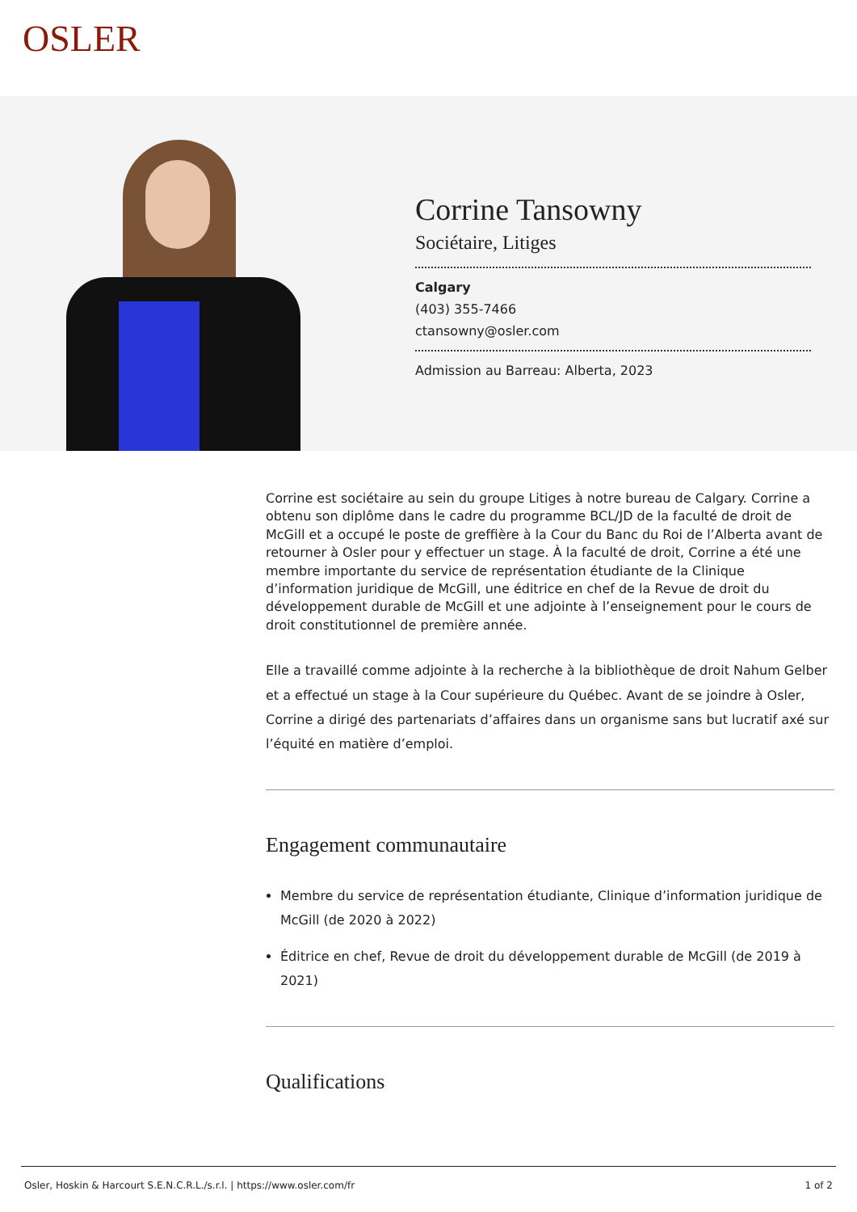OSLER
Corrine Tansowny
Sociétaire, Litiges
Calgary
(403) 355-7466
ctansowny@osler.com
Admission au Barreau: Alberta, 2023
Corrine est sociétaire au sein du groupe Litiges à notre bureau de Calgary. Corrine a obtenu son diplôme dans le cadre du programme BCL/JD de la faculté de droit de McGill et a occupé le poste de greffière à la Cour du Banc du Roi de l’Alberta avant de retourner à Osler pour y effectuer un stage. À la faculté de droit, Corrine a été une membre importante du service de représentation étudiante de la Clinique d’information juridique de McGill, une éditrice en chef de la Revue de droit du développement durable de McGill et une adjointe à l’enseignement pour le cours de droit constitutionnel de première année.
Elle a travaillé comme adjointe à la recherche à la bibliothèque de droit Nahum Gelber et a effectué un stage à la Cour supérieure du Québec. Avant de se joindre à Osler, Corrine a dirigé des partenariats d’affaires dans un organisme sans but lucratif axé sur l’équité en matière d’emploi.
Engagement communautaire
Membre du service de représentation étudiante, Clinique d’information juridique de McGill (de 2020 à 2022)
Éditrice en chef, Revue de droit du développement durable de McGill (de 2019 à 2021)
Qualifications
Osler, Hoskin & Harcourt S.E.N.C.R.L./s.r.l. | https://www.osler.com/fr 1 of 2